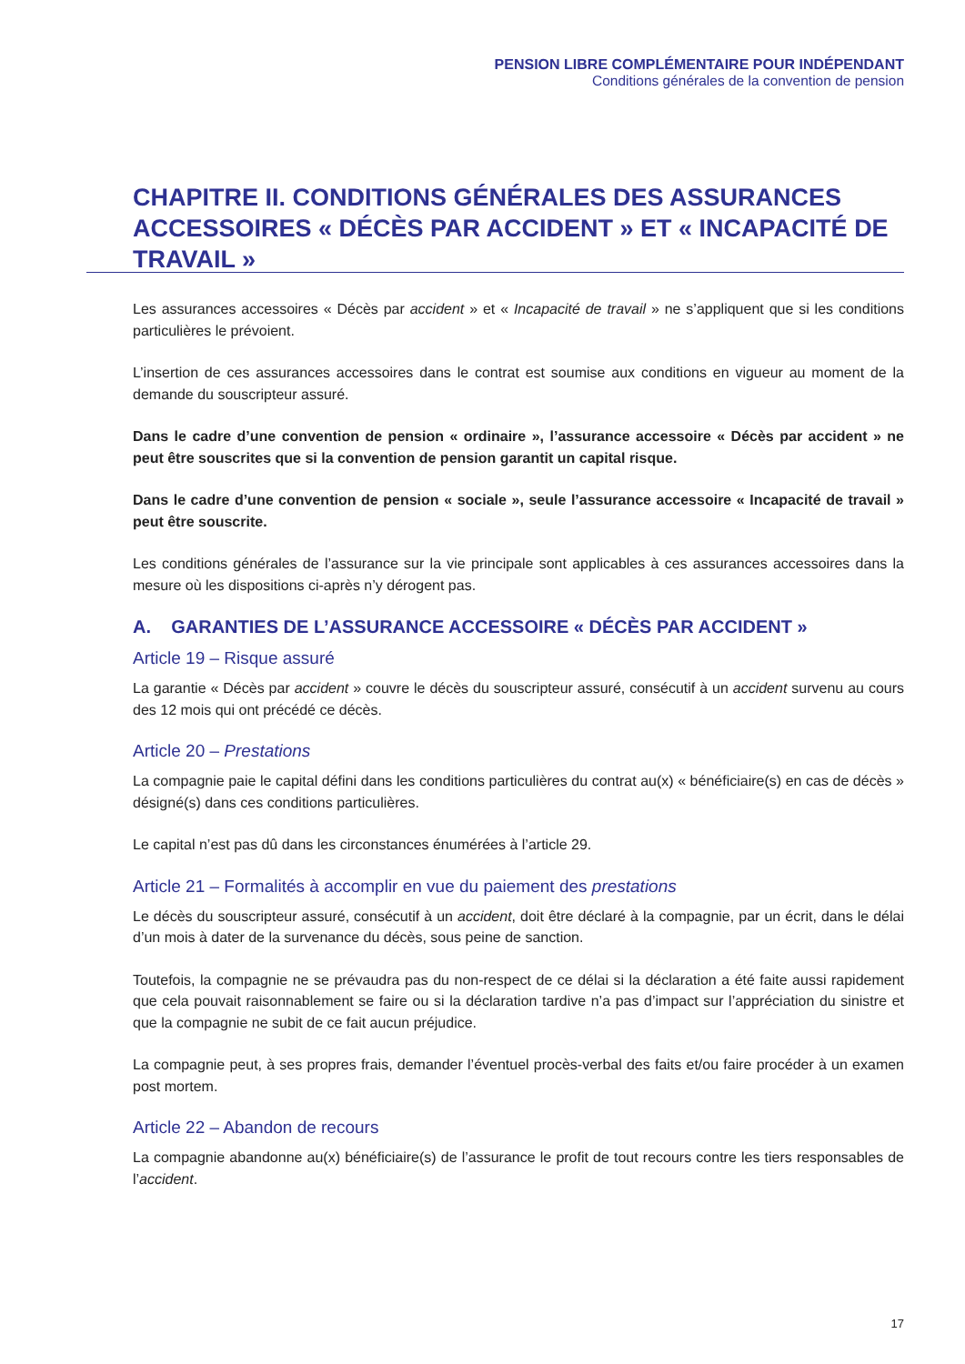PENSION LIBRE COMPLÉMENTAIRE POUR INDÉPENDANT
Conditions générales de la convention de pension
CHAPITRE II. CONDITIONS GÉNÉRALES DES ASSURANCES ACCESSOIRES « DÉCÈS PAR ACCIDENT » ET « INCAPACITÉ DE TRAVAIL »
Les assurances accessoires « Décès par accident » et « Incapacité de travail » ne s’appliquent que si les conditions particulières le prévoient.
L’insertion de ces assurances accessoires dans le contrat est soumise aux conditions en vigueur au moment de la demande du souscripteur assuré.
Dans le cadre d’une convention de pension « ordinaire », l’assurance accessoire « Décès par accident » ne peut être souscrites que si la convention de pension garantit un capital risque.
Dans le cadre d’une convention de pension « sociale », seule l’assurance accessoire « Incapacité de travail » peut être souscrite.
Les conditions générales de l’assurance sur la vie principale sont applicables à ces assurances accessoires dans la mesure où les dispositions ci-après n’y dérogent pas.
A. GARANTIES DE L’ASSURANCE ACCESSOIRE « DÉCÈS PAR ACCIDENT »
Article 19 – Risque assuré
La garantie « Décès par accident » couvre le décès du souscripteur assuré, consécutif à un accident survenu au cours des 12 mois qui ont précédé ce décès.
Article 20 – Prestations
La compagnie paie le capital défini dans les conditions particulières du contrat au(x) « bénéficiaire(s) en cas de décès » désigné(s) dans ces conditions particulières.
Le capital n’est pas dû dans les circonstances énumérées à l’article 29.
Article 21 – Formalités à accomplir en vue du paiement des prestations
Le décès du souscripteur assuré, consécutif à un accident, doit être déclaré à la compagnie, par un écrit, dans le délai d’un mois à dater de la survenance du décès, sous peine de sanction.
Toutefois, la compagnie ne se prévaudra pas du non-respect de ce délai si la déclaration a été faite aussi rapidement que cela pouvait raisonnablement se faire ou si la déclaration tardive n’a pas d’impact sur l’appréciation du sinistre et que la compagnie ne subit de ce fait aucun préjudice.
La compagnie peut, à ses propres frais, demander l’éventuel procès-verbal des faits et/ou faire procéder à un examen post mortem.
Article 22 – Abandon de recours
La compagnie abandonne au(x) bénéficiaire(s) de l’assurance le profit de tout recours contre les tiers responsables de l’accident.
17